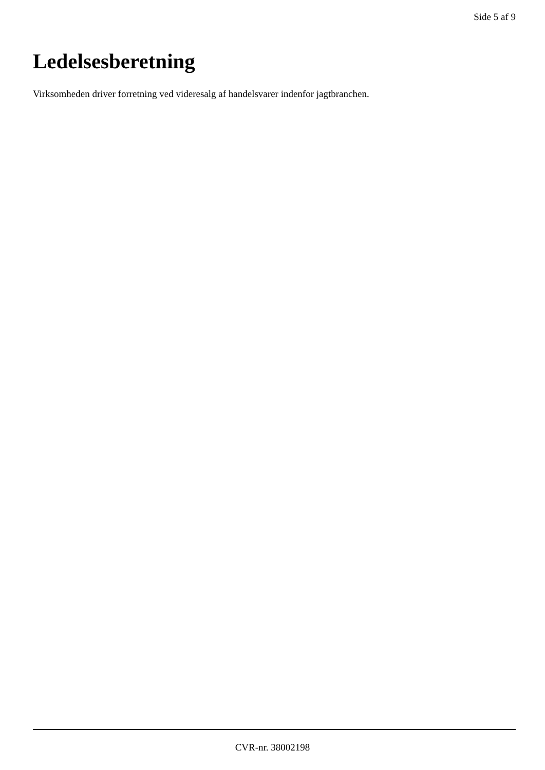Side 5 af 9
Ledelsesberetning
Virksomheden driver forretning ved videresalg af handelsvarer indenfor jagtbranchen.
CVR-nr. 38002198